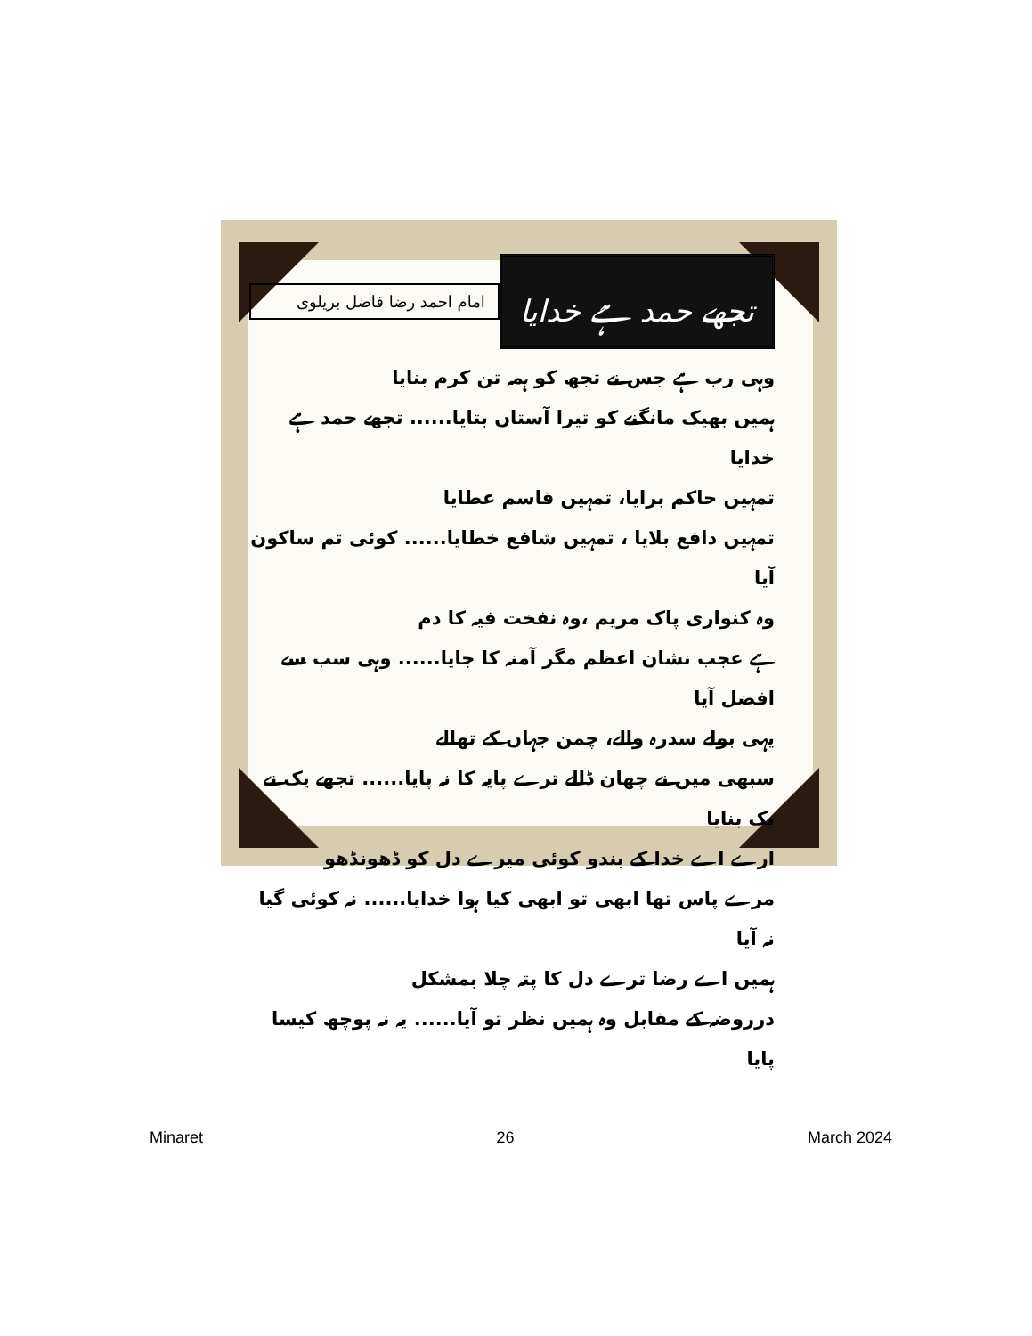تجھے حمد ہے خدایا
امام احمد رضا فاضل بریلوی
وہی رب ہے جس نے تجھ کو ہمہ تن کرم بنایا
ہمیں بھیک مانگنے کو تیرا آستاں بتایا...... تجھے حمد ہے خدایا
تمہیں حاکم برایا، تمہیں قاسم عطایا
تمہیں دافع بلایا ، تمہیں شافع خطایا...... کوئی تم ساکون آیا
وہ کنواری پاک مریم ،وہ نفخت فیہ کا دم
ہے عجب نشان اعظم مگر آمنہ کا جایا...... وہی سب سے افضل آیا
یہی بولے سدرہ والے، چمن جہاں کے تھالے
سبھی میں نے چھان ڈالے ترے پایہ کا نہ پایا...... تجھے یک نے یک بنایا
ارے اے خدا کے بندو کوئی میرے دل کو ڈھونڈھو
مرے پاس تھا ابھی تو ابھی کیا ہوا خدایا...... نہ کوئی گیا نہ آیا
ہمیں اے رضا ترے دل کا پتہ چلا بمشکل
درروضہ کے مقابل وہ ہمیں نظر تو آیا...... یہ نہ پوچھ کیسا پایا
Minaret 26 March 2024